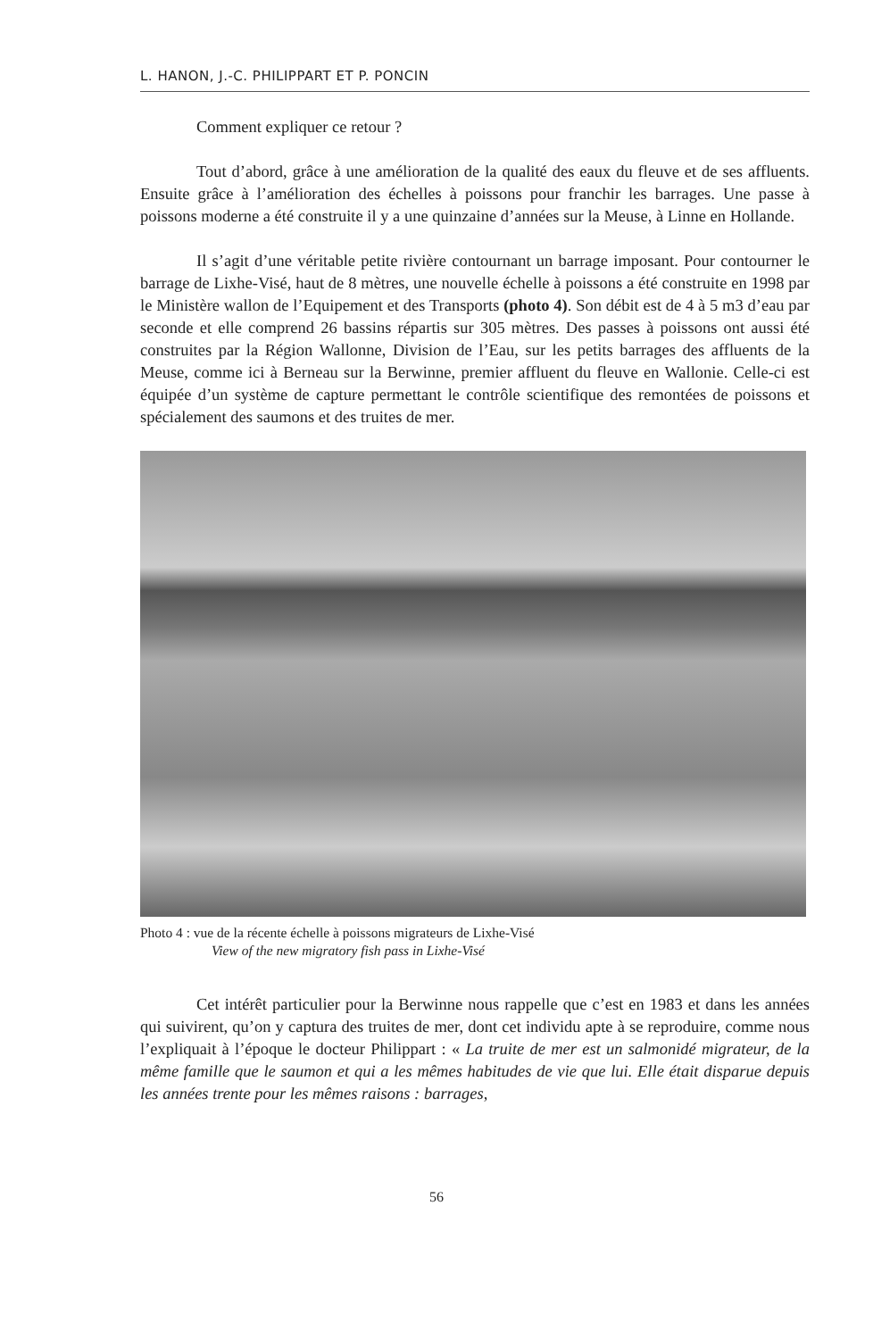L. HANON, J.-C. PHILIPPART ET P. PONCIN
Comment expliquer ce retour ?
Tout d’abord, grâce à une amélioration de la qualité des eaux du fleuve et de ses affluents. Ensuite grâce à l’amélioration des échelles à poissons pour franchir les barrages. Une passe à poissons moderne a été construite il y a une quinzaine d’années sur la Meuse, à Linne en Hollande.
Il s’agit d’une véritable petite rivière contournant un barrage imposant. Pour contourner le barrage de Lixhe-Visé, haut de 8 mètres, une nouvelle échelle à poissons a été construite en 1998 par le Ministère wallon de l’Equipement et des Transports (photo 4). Son débit est de 4 à 5 m3 d’eau par seconde et elle comprend 26 bassins répartis sur 305 mètres. Des passes à poissons ont aussi été construites par la Région Wallonne, Division de l’Eau, sur les petits barrages des affluents de la Meuse, comme ici à Berneau sur la Berwinne, premier affluent du fleuve en Wallonie. Celle-ci est équipée d’un système de capture permettant le contrôle scientifique des remontées de poissons et spécialement des saumons et des truites de mer.
Photo 4 : vue de la récente échelle à poissons migrateurs de Lixhe-Visé
View of the new migratory fish pass in Lixhe-Visé
Cet intérêt particulier pour la Berwinne nous rappelle que c’est en 1983 et dans les années qui suivirent, qu’on y captura des truites de mer, dont cet individu apte à se reproduire, comme nous l’expliquait à l’époque le docteur Philippart : « La truite de mer est un salmonidé migrateur, de la même famille que le saumon et qui a les mêmes habitudes de vie que lui. Elle était disparue depuis les années trente pour les mêmes raisons : barrages,
56